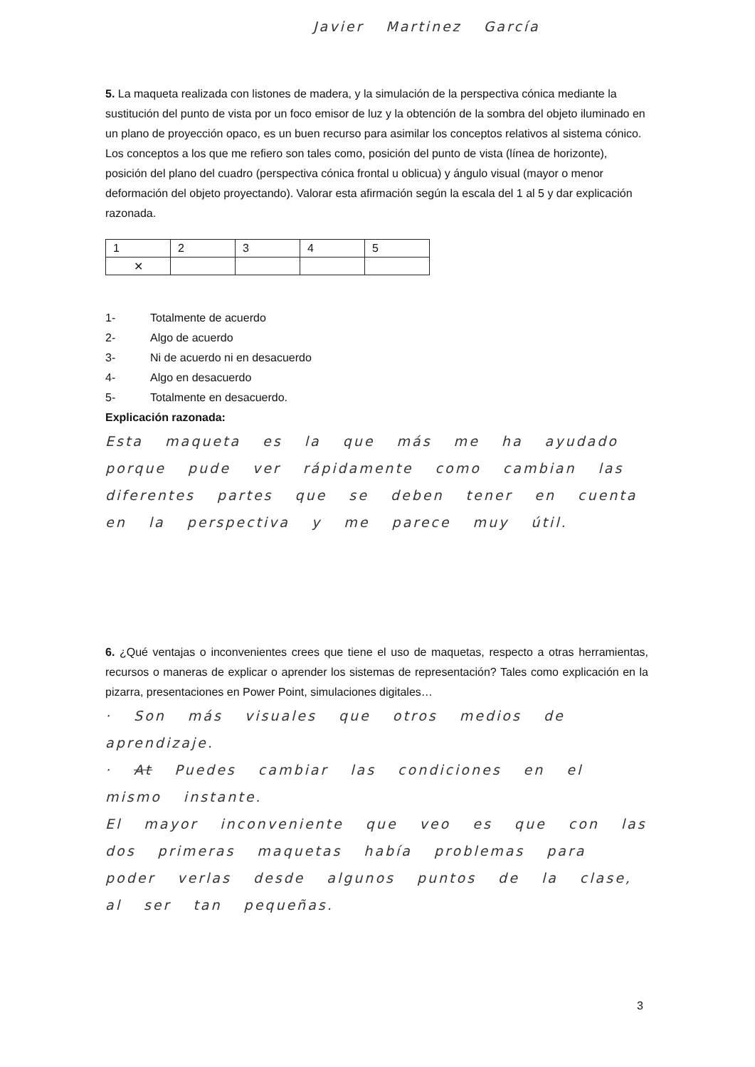Javier Martinez García
5. La maqueta realizada con listones de madera, y la simulación de la perspectiva cónica mediante la sustitución del punto de vista por un foco emisor de luz y la obtención de la sombra del objeto iluminado en un plano de proyección opaco, es un buen recurso para asimilar los conceptos relativos al sistema cónico. Los conceptos a los que me refiero son tales como, posición del punto de vista (línea de horizonte), posición del plano del cuadro (perspectiva cónica frontal u oblicua) y ángulo visual (mayor o menor deformación del objeto proyectando). Valorar esta afirmación según la escala del 1 al 5 y dar explicación razonada.
| 1 | 2 | 3 | 4 | 5 |
| ✕ | | | | |
1- Totalmente de acuerdo
2- Algo de acuerdo
3- Ni de acuerdo ni en desacuerdo
4- Algo en desacuerdo
5- Totalmente en desacuerdo.
Explicación razonada:
Esta maqueta es la que más me ha ayudado porque pude ver rápidamente como cambian las diferentes partes que se deben tener en cuenta en la perspectiva y me parece muy útil.
6. ¿Qué ventajas o inconvenientes crees que tiene el uso de maquetas, respecto a otras herramientas, recursos o maneras de explicar o aprender los sistemas de representación? Tales como explicación en la pizarra, presentaciones en Power Point, simulaciones digitales…
· Son más visuales que otros medios de aprendizaje.
· At Puedes cambiar las condiciones en el mismo instante.
El mayor inconveniente que veo es que con las dos primeras maquetas había problemas para poder verlas desde algunos puntos de la clase, al ser tan pequeñas.
3